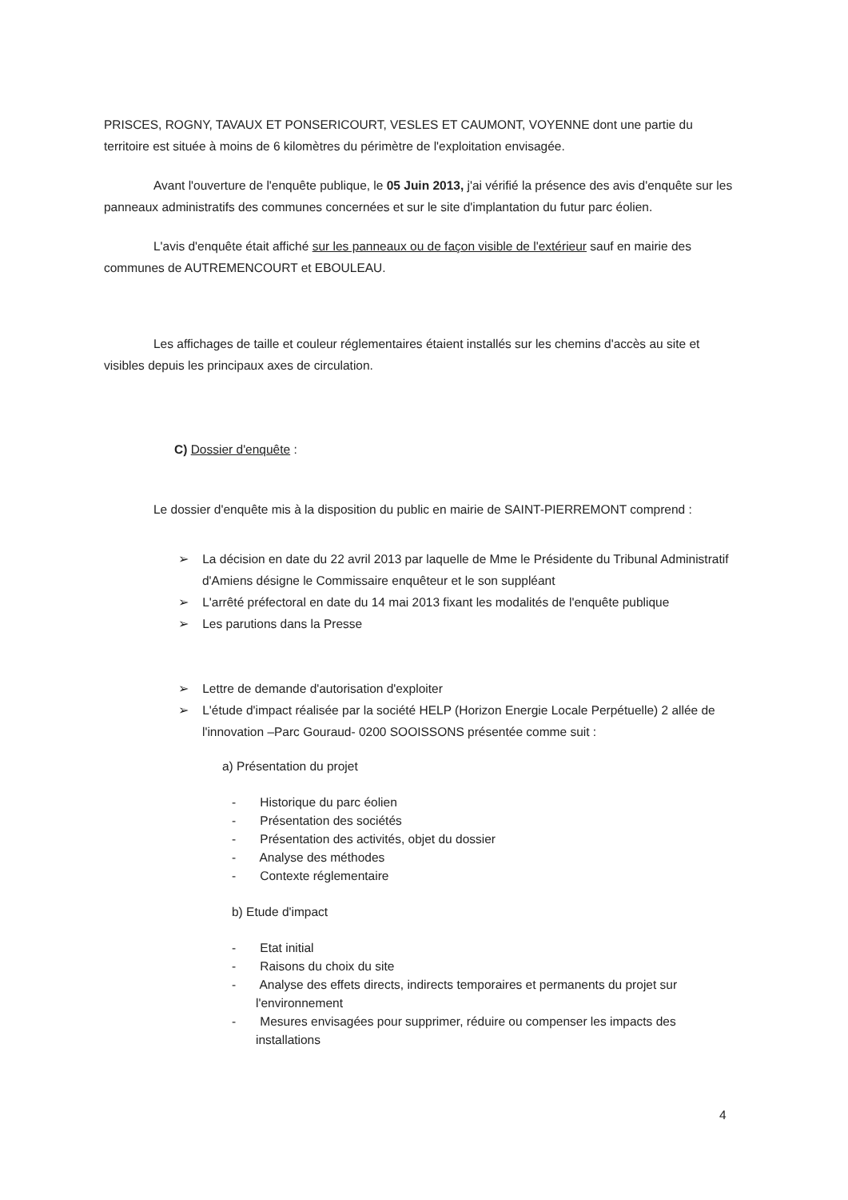PRISCES, ROGNY, TAVAUX ET PONSERICOURT, VESLES ET CAUMONT, VOYENNE dont une partie du territoire est située à moins de 6 kilomètres du périmètre de l'exploitation envisagée.
Avant l'ouverture de l'enquête publique, le 05 Juin 2013, j'ai vérifié la présence des avis d'enquête sur les panneaux administratifs des communes concernées et sur le site d'implantation du futur parc éolien.
L'avis d'enquête était affiché sur les panneaux ou de façon visible de l'extérieur sauf en mairie des communes de AUTREMENCOURT et EBOULEAU.
Les affichages de taille et couleur réglementaires étaient installés sur les chemins d'accès au site et visibles depuis les principaux axes de circulation.
C) Dossier d'enquête :
Le dossier d'enquête mis à la disposition du public en mairie de SAINT-PIERREMONT comprend :
➢ La décision en date du 22 avril 2013 par laquelle de Mme le Présidente du Tribunal Administratif d'Amiens désigne le Commissaire enquêteur et le son suppléant
➢ L'arrêté préfectoral en date du 14 mai 2013 fixant les modalités de l'enquête publique
➢ Les parutions dans la Presse
➢ Lettre de demande d'autorisation d'exploiter
➢ L'étude d'impact réalisée par la société HELP (Horizon Energie Locale Perpétuelle) 2 allée de l'innovation –Parc Gouraud- 0200 SOOISSONS présentée comme suit :
a) Présentation du projet
- Historique du parc éolien
- Présentation des sociétés
- Présentation des activités, objet du dossier
- Analyse des méthodes
- Contexte réglementaire
b) Etude d'impact
- Etat initial
- Raisons du choix du site
- Analyse des effets directs, indirects temporaires et permanents du projet sur l'environnement
- Mesures envisagées pour supprimer, réduire ou compenser les impacts des installations
4